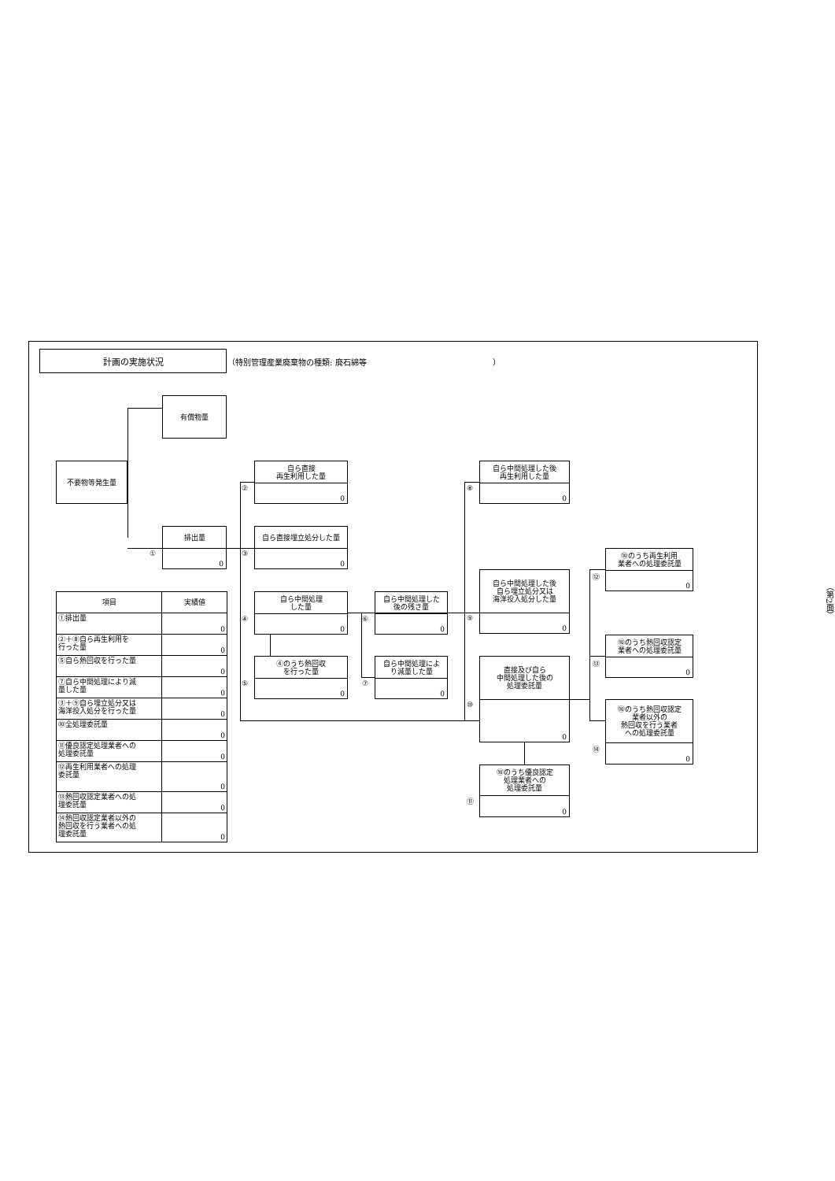計画の実施状況
（特別管理産業廃棄物の種類: 廃石綿等　　　　　　　　　　　　　　　　）
有償物量
不要物等発生量
①
排出量
0
②
自ら直接
再生利用した量
0
③
自ら直接埋立処分した量
0
④
自ら中間処理
した量
0
⑤
④のうち熱回収
を行った量
0
⑥
自ら中間処理した
後の残さ量
0
⑦
自ら中間処理によ
り減量した量
0
⑧
自ら中間処理した後
再生利用した量
0
⑨
自ら中間処理した後
自ら埋立処分又は
海洋投入処分した量
0
⑩
直接及び自ら
中間処理した後の
処理委託量
0
⑪
⑩のうち優良認定
処理業者への
処理委託量
0
⑫
⑩のうち再生利用
業者への処理委託量
0
⑬
⑩のうち熱回収認定
業者への処理委託量
0
⑭
⑩のうち熱回収認定
業者以外の
熱回収を行う業者
への処理委託量
0
| 項目 | 実績値 |
| --- | --- |
| ①排出量 | 0 |
| ②＋⑧自ら再生利用を 行った量 | 0 |
| ⑤自ら熱回収を行った量 | 0 |
| ⑦自ら中間処理により減 量した量 | 0 |
| ③＋⑨自ら埋立処分又は 海洋投入処分を行った量 | 0 |
| ⑩全処理委託量 | 0 |
| ⑪優良認定処理業者への 処理委託量 | 0 |
| ⑫再生利用業者への処理 委託量 | 0 |
| ⑬熱回収認定業者への処 理委託量 | 0 |
| ⑭熱回収認定業者以外の 熱回収を行う業者への処 理委託量 | 0 |
（第2面）